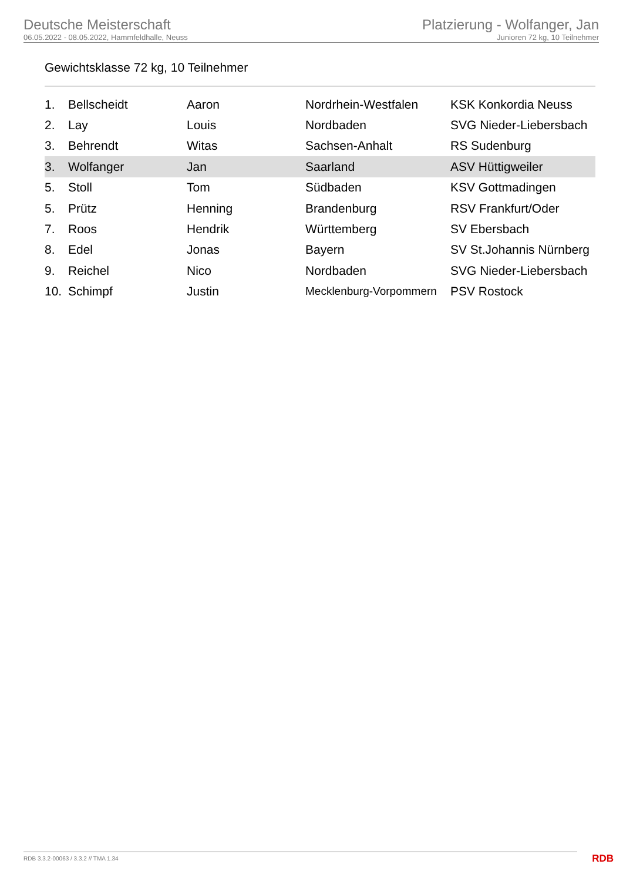Deutsche Meisterschaft
06.05.2022 - 08.05.2022, Hammfeldhalle, Neuss
Platzierung - Wolfanger, Jan
Junioren 72 kg, 10 Teilnehmer
Gewichtsklasse 72 kg, 10 Teilnehmer
| 1. | Bellscheidt | Aaron | Nordrhein-Westfalen | KSK Konkordia Neuss |
| 2. | Lay | Louis | Nordbaden | SVG Nieder-Liebersbach |
| 3. | Behrendt | Witas | Sachsen-Anhalt | RS Sudenburg |
| 3. | Wolfanger | Jan | Saarland | ASV Hüttigweiler |
| 5. | Stoll | Tom | Südbaden | KSV Gottmadingen |
| 5. | Prütz | Henning | Brandenburg | RSV Frankfurt/Oder |
| 7. | Roos | Hendrik | Württemberg | SV Ebersbach |
| 8. | Edel | Jonas | Bayern | SV St.Johannis Nürnberg |
| 9. | Reichel | Nico | Nordbaden | SVG Nieder-Liebersbach |
| 10. | Schimpf | Justin | Mecklenburg-Vorpommern | PSV Rostock |
RDB 3.3.2-00063 / 3.3.2 // TMA 1.34
RDB